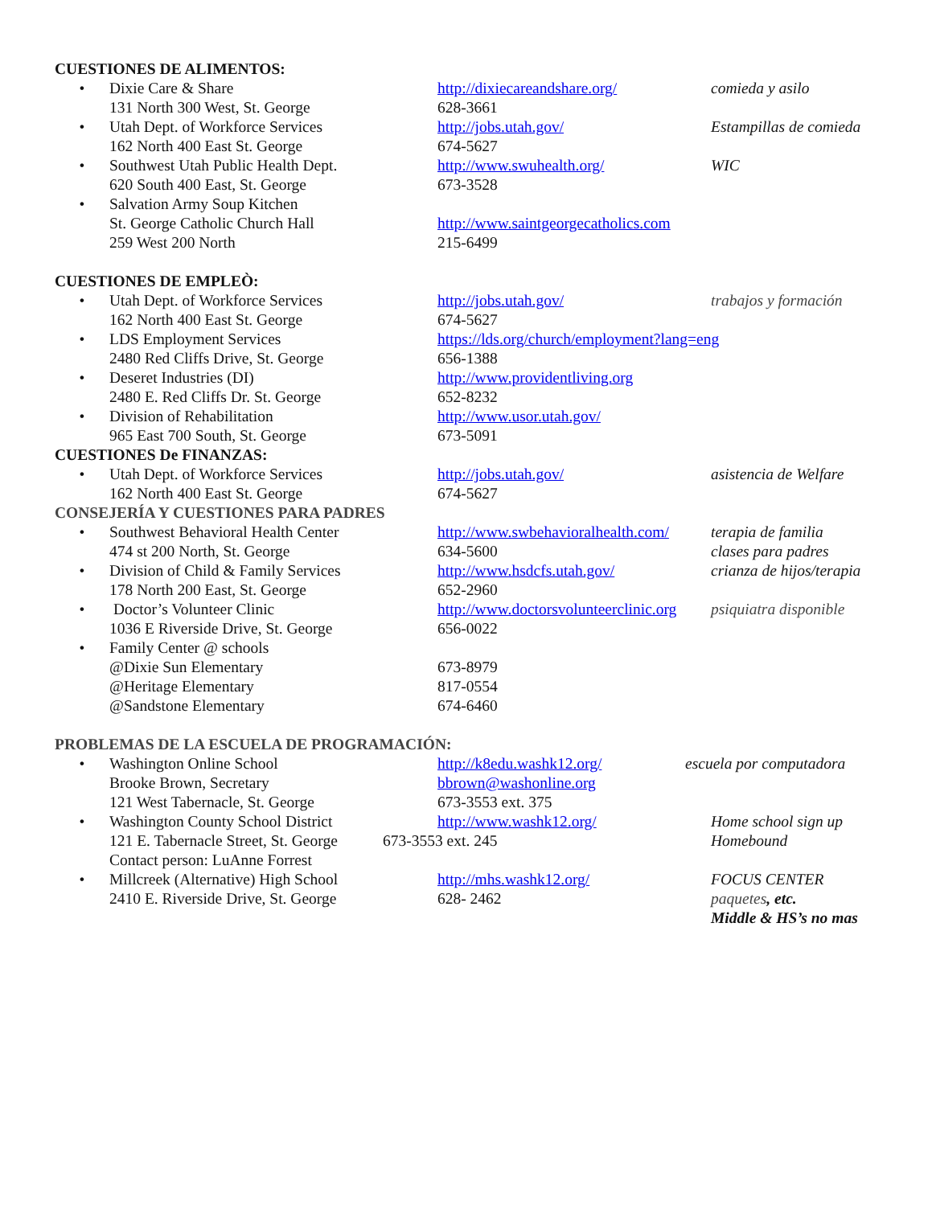CUESTIONES DE ALIMENTOS:
| • | Dixie Care & Share 131 North 300 West, St. George | http://dixiecareandshare.org/ 628-3661 | comieda y asilo |
| • | Utah Dept. of Workforce Services 162 North 400 East St. George | http://jobs.utah.gov/ 674-5627 | Estampillas de comieda |
| • | Southwest Utah Public Health Dept. 620 South 400 East, St. George | http://www.swuhealth.org/ 673-3528 | WIC |
| • | Salvation Army Soup Kitchen St. George Catholic Church Hall 259 West 200 North | http://www.saintgeorgecatholics.com 215-6499 | |
CUESTIONES DE EMPLEÒ:
| • | Utah Dept. of Workforce Services 162 North 400 East St. George | http://jobs.utah.gov/ 674-5627 | trabajos y formación |
| • | LDS Employment Services 2480 Red Cliffs Drive, St. George | https://lds.org/church/employment?lang=eng 656-1388 | |
| • | Deseret Industries (DI) 2480 E. Red Cliffs Dr. St. George | http://www.providentliving.org 652-8232 | |
| • | Division of Rehabilitation 965 East 700 South, St. George | http://www.usor.utah.gov/ 673-5091 | |
CUESTIONES De FINANZAS:
| • | Utah Dept. of Workforce Services 162 North 400 East St. George | http://jobs.utah.gov/ 674-5627 | asistencia de Welfare |
CONSEJERÍA Y CUESTIONES PARA PADRES
| • | Southwest Behavioral Health Center 474 st 200 North, St. George | http://www.swbehavioralhealth.com/ 634-5600 | terapia de familia clases para padres |
| • | Division of Child & Family Services 178 North 200 East, St. George | http://www.hsdcfs.utah.gov/ 652-2960 | crianza de hijos/terapia |
| • | Doctor’s Volunteer Clinic 1036 E Riverside Drive, St. George | http://www.doctorsvolunteerclinic.org 656-0022 | psiquiatra disponible |
| • | Family Center @ schools @Dixie Sun Elementary @Heritage Elementary @Sandstone Elementary | 673-8979 817-0554 674-6460 | |
PROBLEMAS DE LA ESCUELA DE PROGRAMACIÓN:
| • | Washington Online School Brooke Brown, Secretary 121 West Tabernacle, St. George | http://k8edu.washk12.org/ bbrown@washonline.org 673-3553 ext. 375 | escuela por computadora |
| • | Washington County School District 121 E. Tabernacle Street, St. George Contact person: LuAnne Forrest | http://www.washk12.org/ 673-3553 ext. 245 | Home school sign up Homebound |
| • | Millcreek (Alternative) High School 2410 E. Riverside Drive, St. George | http://mhs.washk12.org/ 628- 2462 | FOCUS CENTER paquetes , etc. Middle & HS’s no mas |